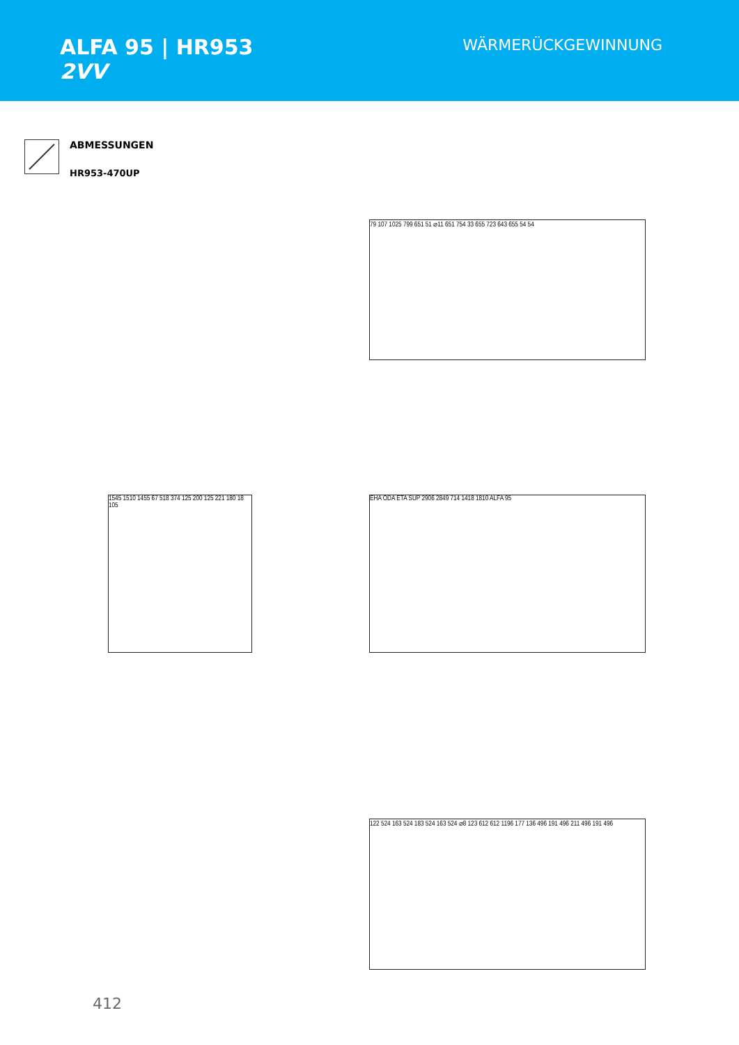ALFA 95 | HR953
2VV
WÄRMERÜCKGEWINNUNG
ABMESSUNGEN
HR953-470UP
79 107 1025 799 651 51 ⌀11 651 754 33 655 723 643 655 54 54
1545 1510 1455 67 518 374 125 200 125 221 180 18 105
EHA ODA ETA SUP 2906 2849 714 1418 1810 ALFA 95
122 524 163 524 183 524 163 524 ⌀8 123 612 612 1196 177 136 496 191 496 211 496 191 496
412